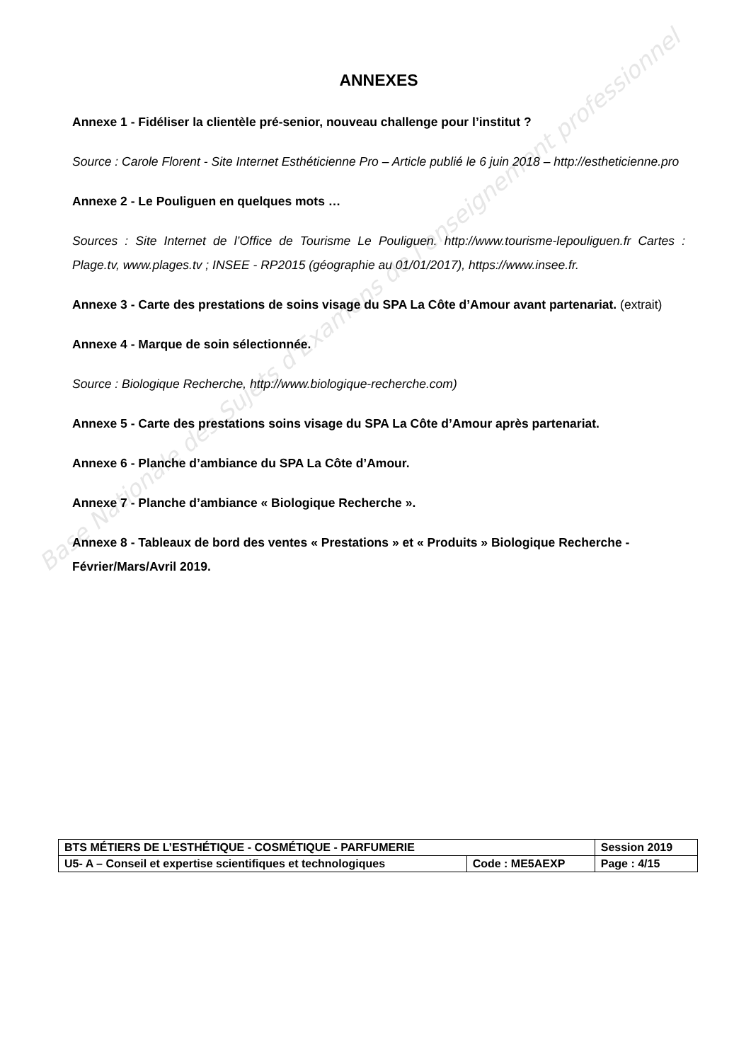Base Nationale des Sujets d'Examens de l'enseignement professionnel
ANNEXES
Annexe 1 - Fidéliser la clientèle pré-senior, nouveau challenge pour l’institut ?
Source : Carole Florent - Site Internet Esthéticienne Pro – Article publié le 6 juin 2018 – http://estheticienne.pro
Annexe 2 - Le Pouliguen en quelques mots …
Sources : Site Internet de l’Office de Tourisme Le Pouliguen. http://www.tourisme-lepouliguen.fr Cartes : Plage.tv, www.plages.tv ; INSEE - RP2015 (géographie au 01/01/2017), https://www.insee.fr.
Annexe 3 - Carte des prestations de soins visage du SPA La Côte d’Amour avant partenariat. (extrait)
Annexe 4 - Marque de soin sélectionnée.
Source : Biologique Recherche, http://www.biologique-recherche.com)
Annexe 5 - Carte des prestations soins visage du SPA La Côte d’Amour après partenariat.
Annexe 6 - Planche d’ambiance du SPA La Côte d’Amour.
Annexe 7 - Planche d’ambiance « Biologique Recherche ».
Annexe 8 - Tableaux de bord des ventes « Prestations » et « Produits » Biologique Recherche - Février/Mars/Avril 2019.
| BTS MÉTIERS DE L’ESTHÉTIQUE - COSMÉTIQUE - PARFUMERIE | | Session 2019 |
| U5- A – Conseil et expertise scientifiques et technologiques | Code : ME5AEXP | Page : 4/15 |